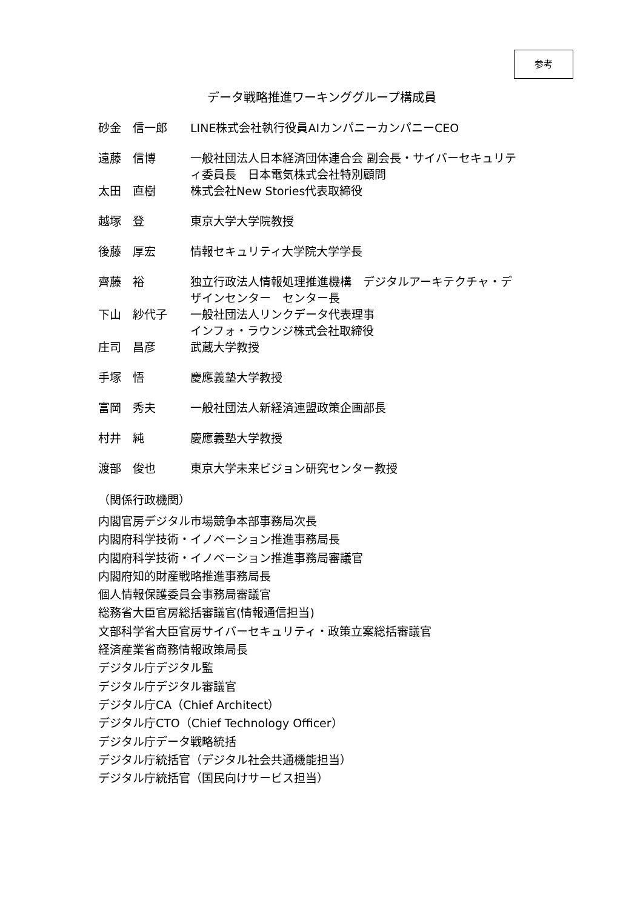参考
データ戦略推進ワーキンググループ構成員
| 砂金 信一郎 | LINE株式会社執行役員AIカンパニーカンパニーCEO |
| 遠藤 信博 | 一般社団法人日本経済団体連合会 副会長・サイバーセキュリテ ィ委員長 日本電気株式会社特別顧問 |
| 太田 直樹 | 株式会社New Stories代表取締役 |
| 越塚 登 | 東京大学大学院教授 |
| 後藤 厚宏 | 情報セキュリティ大学院大学学長 |
| 齊藤 裕 | 独立行政法人情報処理推進機構 デジタルアーキテクチャ・デ ザインセンター センター長 |
| 下山 紗代子 | 一般社団法人リンクデータ代表理事 インフォ・ラウンジ株式会社取締役 |
| 庄司 昌彦 | 武蔵大学教授 |
| 手塚 悟 | 慶應義塾大学教授 |
| 富岡 秀夫 | 一般社団法人新経済連盟政策企画部長 |
| 村井 純 | 慶應義塾大学教授 |
| 渡部 俊也 | 東京大学未来ビジョン研究センター教授 |
（関係行政機関）
内閣官房デジタル市場競争本部事務局次長
内閣府科学技術・イノベーション推進事務局長
内閣府科学技術・イノベーション推進事務局審議官
内閣府知的財産戦略推進事務局長
個人情報保護委員会事務局審議官
総務省大臣官房総括審議官(情報通信担当)
文部科学省大臣官房サイバーセキュリティ・政策立案総括審議官
経済産業省商務情報政策局長
デジタル庁デジタル監
デジタル庁デジタル審議官
デジタル庁CA（Chief Architect）
デジタル庁CTO（Chief Technology Officer）
デジタル庁データ戦略統括
デジタル庁統括官（デジタル社会共通機能担当）
デジタル庁統括官（国民向けサービス担当）